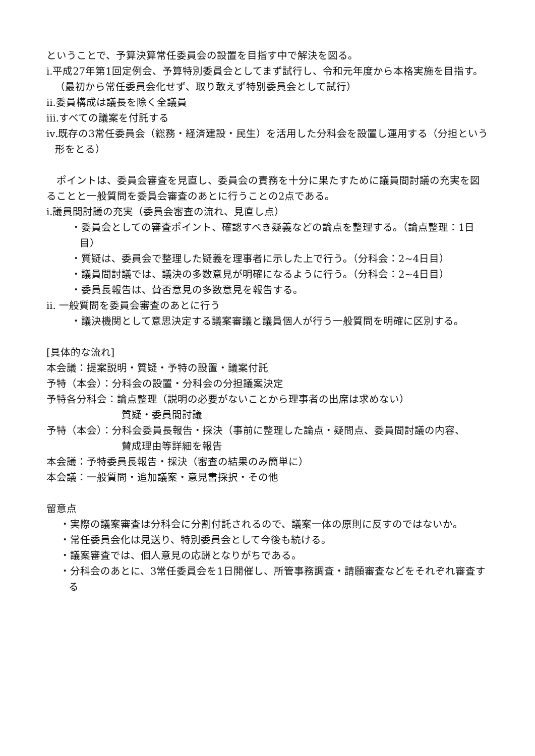ということで、予算決算常任委員会の設置を目指す中で解決を図る。
ⅰ.平成27年第1回定例会、予算特別委員会としてまず試行し、令和元年度から本格実施を目指す。（最初から常任委員会化せず、取り敢えず特別委員会として試行）
ⅱ.委員構成は議長を除く全議員
ⅲ.すべての議案を付託する
ⅳ.既存の3常任委員会（総務・経済建設・民生）を活用した分科会を設置し運用する（分担という形をとる）
　ポイントは、委員会審査を見直し、委員会の責務を十分に果たすために議員間討議の充実を図ることと一般質問を委員会審査のあとに行うことの2点である。
ⅰ.議員間討議の充実（委員会審査の流れ、見直し点）
・委員会としての審査ポイント、確認すべき疑義などの論点を整理する。（論点整理：1日目）
・質疑は、委員会で整理した疑義を理事者に示した上で行う。（分科会：2~4日目）
・議員間討議では、議決の多数意見が明確になるように行う。（分科会：2~4日目）
・委員長報告は、賛否意見の多数意見を報告する。
ⅱ. 一般質問を委員会審査のあとに行う
・議決機関として意思決定する議案審議と議員個人が行う一般質問を明確に区別する。
[具体的な流れ]
本会議：提案説明・質疑・予特の設置・議案付託
予特（本会）：分科会の設置・分科会の分担議案決定
予特各分科会：論点整理（説明の必要がないことから理事者の出席は求めない）
質疑・委員間討議
予特（本会）：分科会委員長報告・採決（事前に整理した論点・疑問点、委員間討議の内容、
賛成理由等詳細を報告
本会議：予特委員長報告・採決（審査の結果のみ簡単に）
本会議：一般質問・追加議案・意見書採択・その他
留意点
・実際の議案審査は分科会に分割付託されるので、議案一体の原則に反すのではないか。
・常任委員会化は見送り、特別委員会として今後も続ける。
・議案審査では、個人意見の応酬となりがちである。
・分科会のあとに、3常任委員会を1日開催し、所管事務調査・請願審査などをそれぞれ審査する